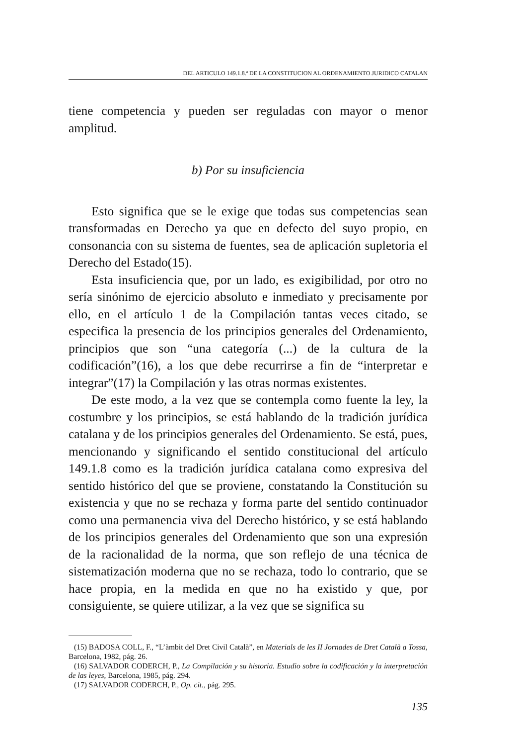DEL ARTICULO 149.1.8.ª DE LA CONSTITUCION AL ORDENAMIENTO JURIDICO CATALAN
tiene competencia y pueden ser reguladas con mayor o menor amplitud.
b) Por su insuficiencia
Esto significa que se le exige que todas sus competencias sean transformadas en Derecho ya que en defecto del suyo propio, en consonancia con su sistema de fuentes, sea de aplicación supletoria el Derecho del Estado(15).
Esta insuficiencia que, por un lado, es exigibilidad, por otro no sería sinónimo de ejercicio absoluto e inmediato y precisamente por ello, en el artículo 1 de la Compilación tantas veces citado, se especifica la presencia de los principios generales del Ordenamiento, principios que son “una categoría (...) de la cultura de la codificación”(16), a los que debe recurrirse a fin de “interpretar e integrar”(17) la Compilación y las otras normas existentes.
De este modo, a la vez que se contempla como fuente la ley, la costumbre y los principios, se está hablando de la tradición jurídica catalana y de los principios generales del Ordenamiento. Se está, pues, mencionando y significando el sentido constitucional del artículo 149.1.8 como es la tradición jurídica catalana como expresiva del sentido histórico del que se proviene, constatando la Constitución su existencia y que no se rechaza y forma parte del sentido continuador como una permanencia viva del Derecho histórico, y se está hablando de los principios generales del Ordenamiento que son una expresión de la racionalidad de la norma, que son reflejo de una técnica de sistematización moderna que no se rechaza, todo lo contrario, que se hace propia, en la medida en que no ha existido y que, por consiguiente, se quiere utilizar, a la vez que se significa su
(15) BADOSA COLL, F., “L’àmbit del Dret Civil Català”, en Materials de les II Jornades de Dret Català a Tossa, Barcelona, 1982, pág. 26.
(16) SALVADOR CODERCH, P., La Compilación y su historia. Estudio sobre la codificación y la interpretación de las leyes, Barcelona, 1985, pág. 294.
(17) SALVADOR CODERCH, P., Op. cit., pág. 295.
135